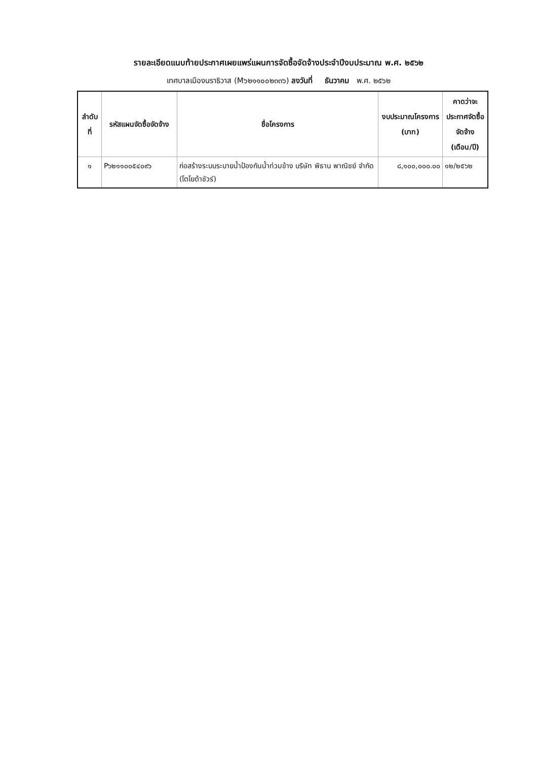รายละเอียดแนบท้ายประกาศเผยแพร่แผนการจัดซื้อจัดจ้างประจำปีงบประมาณ พ.ศ. ๒๕๖๒
เทศบาลเมืองนราธิวาส (M๖๒๑๑๐๐๒๓๓๖) ลงวันที่ ธันวาคม พ.ศ. ๒๕๖๒
| ลำดับที่ | รหัสแผนจัดซื้อจัดจ้าง | ชื่อโครงการ | งบประมาณโครงการ (บาท) | คาดว่าจะประกาศจัดซื้อจัดจ้าง (เดือน/ปี) |
| --- | --- | --- | --- | --- |
| ๑ | P๖๒๑๑๐๐๕๔๐๙๖ | ก่อสร้างระบบระบายน้ำป้องกันน้ำท่วมข้าง บริษัท พิธาน พาณิชย์ จำกัด (โตโยต้าชัวร์) | ๘,๑๐๐,๐๐๐.๐๐ | ๑๒/๒๕๖๒ |